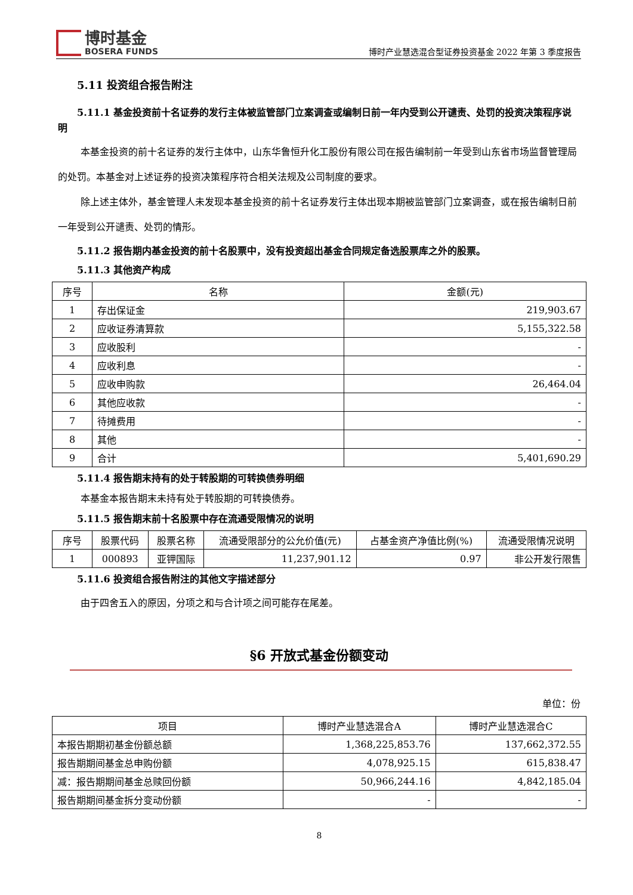博时基金
BOSERA FUNDS
博时产业慧选混合型证券投资基金 2022 年第 3 季度报告
5.11 投资组合报告附注
5.11.1 基金投资前十名证券的发行主体被监管部门立案调查或编制日前一年内受到公开谴责、处罚的投资决策程序说明
本基金投资的前十名证券的发行主体中，山东华鲁恒升化工股份有限公司在报告编制前一年受到山东省市场监督管理局的处罚。本基金对上述证券的投资决策程序符合相关法规及公司制度的要求。
除上述主体外，基金管理人未发现本基金投资的前十名证券发行主体出现本期被监管部门立案调查，或在报告编制日前一年受到公开谴责、处罚的情形。
5.11.2 报告期内基金投资的前十名股票中，没有投资超出基金合同规定备选股票库之外的股票。
5.11.3 其他资产构成
| 序号 | 名称 | 金额(元) |
| --- | --- | --- |
| 1 | 存出保证金 | 219,903.67 |
| 2 | 应收证券清算款 | 5,155,322.58 |
| 3 | 应收股利 | - |
| 4 | 应收利息 | - |
| 5 | 应收申购款 | 26,464.04 |
| 6 | 其他应收款 | - |
| 7 | 待摊费用 | - |
| 8 | 其他 | - |
| 9 | 合计 | 5,401,690.29 |
5.11.4 报告期末持有的处于转股期的可转换债券明细
本基金本报告期末未持有处于转股期的可转换债券。
5.11.5 报告期末前十名股票中存在流通受限情况的说明
| 序号 | 股票代码 | 股票名称 | 流通受限部分的公允价值(元) | 占基金资产净值比例(%) | 流通受限情况说明 |
| --- | --- | --- | --- | --- | --- |
| 1 | 000893 | 亚钾国际 | 11,237,901.12 | 0.97 | 非公开发行限售 |
5.11.6 投资组合报告附注的其他文字描述部分
由于四舍五入的原因，分项之和与合计项之间可能存在尾差。
§6 开放式基金份额变动
单位：份
| 项目 | 博时产业慧选混合A | 博时产业慧选混合C |
| --- | --- | --- |
| 本报告期期初基金份额总额 | 1,368,225,853.76 | 137,662,372.55 |
| 报告期期间基金总申购份额 | 4,078,925.15 | 615,838.47 |
| 减：报告期期间基金总赎回份额 | 50,966,244.16 | 4,842,185.04 |
| 报告期期间基金拆分变动份额 | - | - |
8